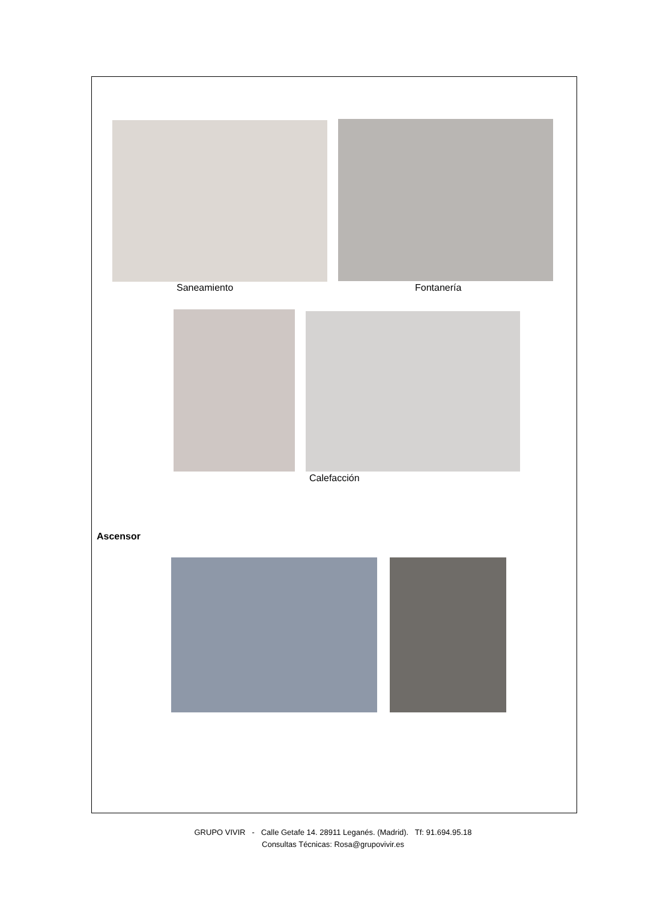Saneamiento Fontanería
Calefacción
Ascensor
GRUPO VIVIR - Calle Getafe 14. 28911 Leganés. (Madrid). Tf: 91.694.95.18
Consultas Técnicas: Rosa@grupovivir.es